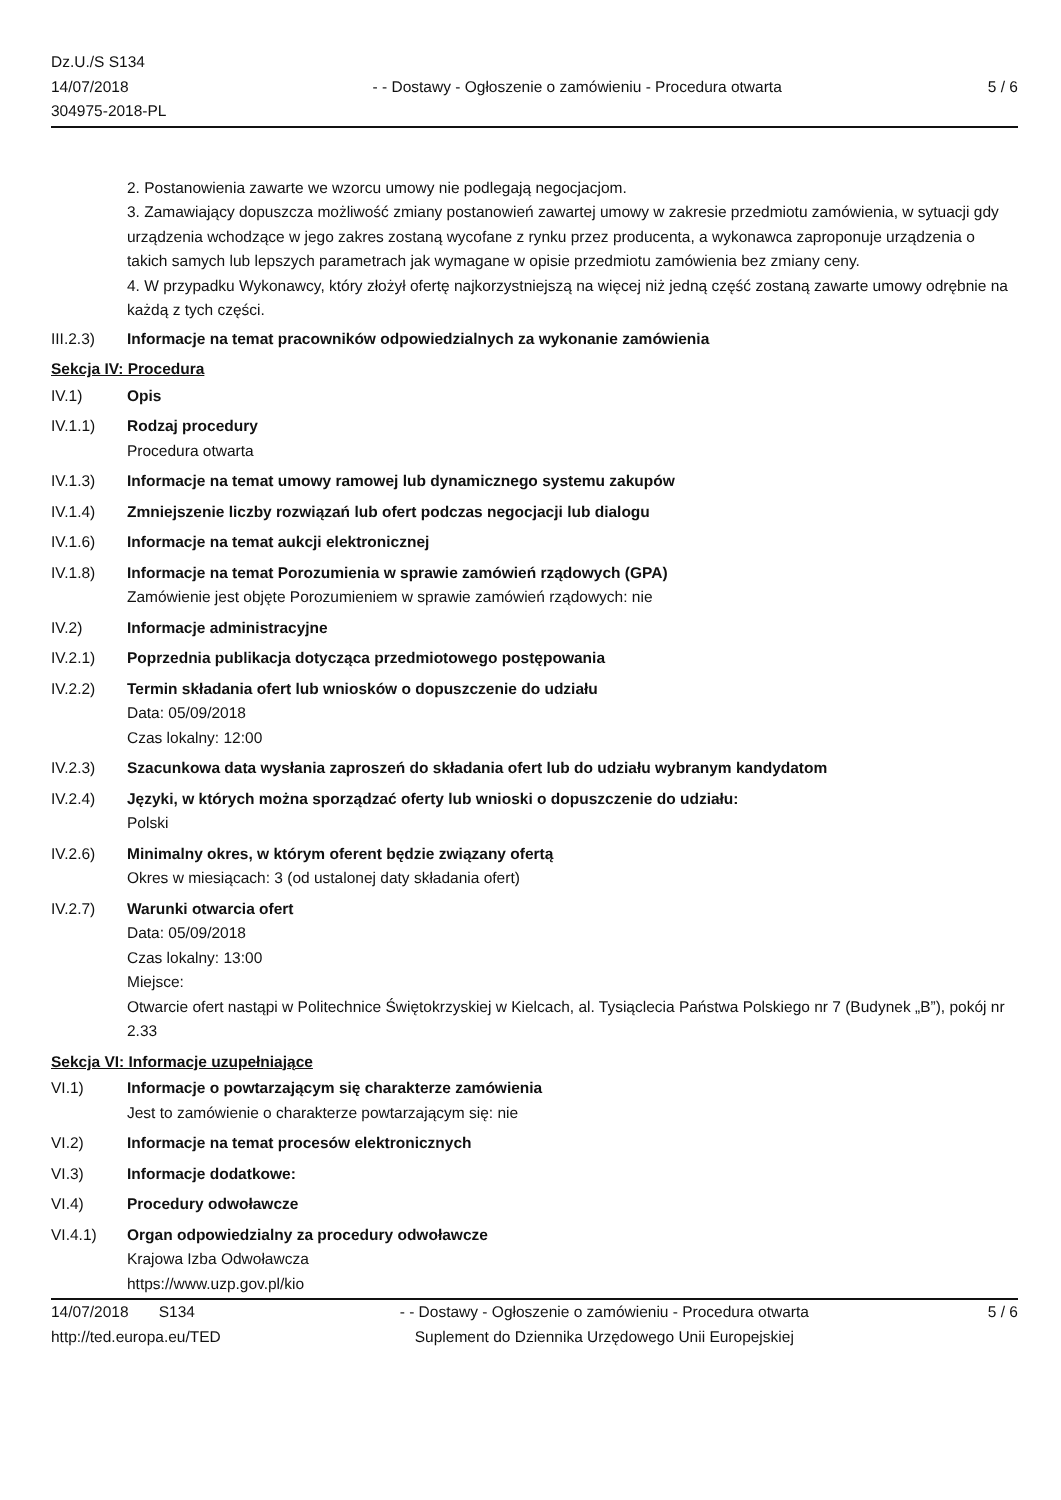Dz.U./S S134
14/07/2018
304975-2018-PL
- - Dostawy - Ogłoszenie o zamówieniu - Procedura otwarta
5 / 6
2. Postanowienia zawarte we wzorcu umowy nie podlegają negocjacjom.
3. Zamawiający dopuszcza możliwość zmiany postanowień zawartej umowy w zakresie przedmiotu zamówienia, w sytuacji gdy urządzenia wchodzące w jego zakres zostaną wycofane z rynku przez producenta, a wykonawca zaproponuje urządzenia o takich samych lub lepszych parametrach jak wymagane w opisie przedmiotu zamówienia bez zmiany ceny.
4. W przypadku Wykonawcy, który złożył ofertę najkorzystniejszą na więcej niż jedną część zostaną zawarte umowy odrębnie na każdą z tych części.
III.2.3) Informacje na temat pracowników odpowiedzialnych za wykonanie zamówienia
Sekcja IV: Procedura
IV.1) Opis
IV.1.1) Rodzaj procedury
Procedura otwarta
IV.1.3) Informacje na temat umowy ramowej lub dynamicznego systemu zakupów
IV.1.4) Zmniejszenie liczby rozwiązań lub ofert podczas negocjacji lub dialogu
IV.1.6) Informacje na temat aukcji elektronicznej
IV.1.8) Informacje na temat Porozumienia w sprawie zamówień rządowych (GPA)
Zamówienie jest objęte Porozumieniem w sprawie zamówień rządowych: nie
IV.2) Informacje administracyjne
IV.2.1) Poprzednia publikacja dotycząca przedmiotowego postępowania
IV.2.2) Termin składania ofert lub wniosków o dopuszczenie do udziału
Data: 05/09/2018
Czas lokalny: 12:00
IV.2.3) Szacunkowa data wysłania zaproszeń do składania ofert lub do udziału wybranym kandydatom
IV.2.4) Języki, w których można sporządzać oferty lub wnioski o dopuszczenie do udziału:
Polski
IV.2.6) Minimalny okres, w którym oferent będzie związany ofertą
Okres w miesiącach: 3 (od ustalonej daty składania ofert)
IV.2.7) Warunki otwarcia ofert
Data: 05/09/2018
Czas lokalny: 13:00
Miejsce:
Otwarcie ofert nastąpi w Politechnice Świętokrzyskiej w Kielcach, al. Tysiąclecia Państwa Polskiego nr 7 (Budynek „B”), pokój nr 2.33
Sekcja VI: Informacje uzupełniające
VI.1) Informacje o powtarzającym się charakterze zamówienia
Jest to zamówienie o charakterze powtarzającym się: nie
VI.2) Informacje na temat procesów elektronicznych
VI.3) Informacje dodatkowe:
VI.4) Procedury odwoławcze
VI.4.1) Organ odpowiedzialny za procedury odwoławcze
Krajowa Izba Odwoławcza
https://www.uzp.gov.pl/kio
14/07/2018 S134
http://ted.europa.eu/TED
- - Dostawy - Ogłoszenie o zamówieniu - Procedura otwarta
Suplement do Dziennika Urzędowego Unii Europejskiej
5 / 6